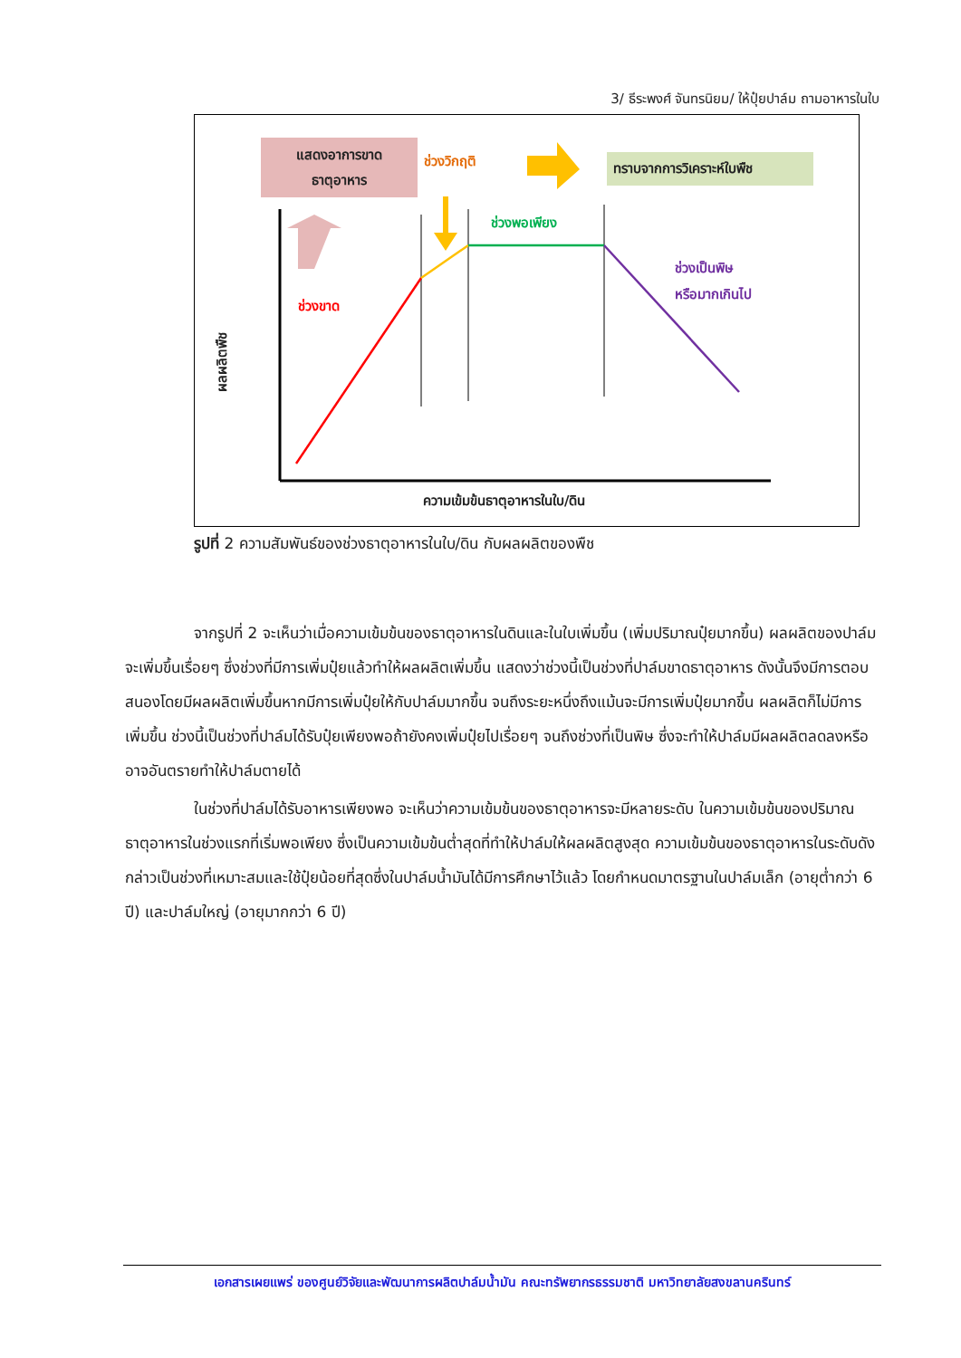3/ ธีระพงศ์ จันทรนิยม/ ให้ปุ๋ยปาล์ม ถามอาหารในใบ
แสดงอาการขาด
ธาตุอาหาร
ช่วงวิกฤติ ทราบจากการวิเคราะห์ใบพืช
ช่วงพอเพียง
ช่วงเป็นพิษ
หรือมากเกินไป
ช่วงขาด
ผลผลิตพืช
ความเข้มข้นธาตุอาหารในใบ/ดิน
รูปที่ 2 ความสัมพันธ์ของช่วงธาตุอาหารในใบ/ดิน กับผลผลิตของพืช
จากรูปที่ 2 จะเห็นว่าเมื่อความเข้มข้นของธาตุอาหารในดินและในใบเพิ่มขึ้น (เพิ่มปริมาณปุ๋ยมากขึ้น) ผลผลิตของปาล์มจะเพิ่มขึ้นเรื่อยๆ ซึ่งช่วงที่มีการเพิ่มปุ๋ยแล้วทำให้ผลผลิตเพิ่มขึ้น แสดงว่าช่วงนี้เป็นช่วงที่ปาล์มขาดธาตุอาหาร ดังนั้นจึงมีการตอบสนองโดยมีผลผลิตเพิ่มขึ้นหากมีการเพิ่มปุ๋ยให้กับปาล์มมากขึ้น จนถึงระยะหนึ่งถึงแม้นจะมีการเพิ่มปุ๋ยมากขึ้น ผลผลิตก็ไม่มีการเพิ่มขึ้น ช่วงนี้เป็นช่วงที่ปาล์มได้รับปุ๋ยเพียงพอถ้ายังคงเพิ่มปุ๋ยไปเรื่อยๆ จนถึงช่วงที่เป็นพิษ ซึ่งจะทำให้ปาล์มมีผลผลิตลดลงหรืออาจอันตรายทำให้ปาล์มตายได้
ในช่วงที่ปาล์มได้รับอาหารเพียงพอ จะเห็นว่าความเข้มข้นของธาตุอาหารจะมีหลายระดับ ในความเข้มข้นของปริมาณธาตุอาหารในช่วงแรกที่เริ่มพอเพียง ซึ่งเป็นความเข้มข้นต่ำสุดที่ทำให้ปาล์มให้ผลผลิตสูงสุด ความเข้มข้นของธาตุอาหารในระดับดังกล่าวเป็นช่วงที่เหมาะสมและใช้ปุ๋ยน้อยที่สุดซึ่งในปาล์มน้ำมันได้มีการศึกษาไว้แล้ว โดยกำหนดมาตรฐานในปาล์มเล็ก (อายุต่ำกว่า 6 ปี) และปาล์มใหญ่ (อายุมากกว่า 6 ปี)
เอกสารเผยแพร่ ของศูนย์วิจัยและพัฒนาการผลิตปาล์มน้ำมัน คณะทรัพยากรธรรมชาติ มหาวิทยาลัยสงขลานครินทร์